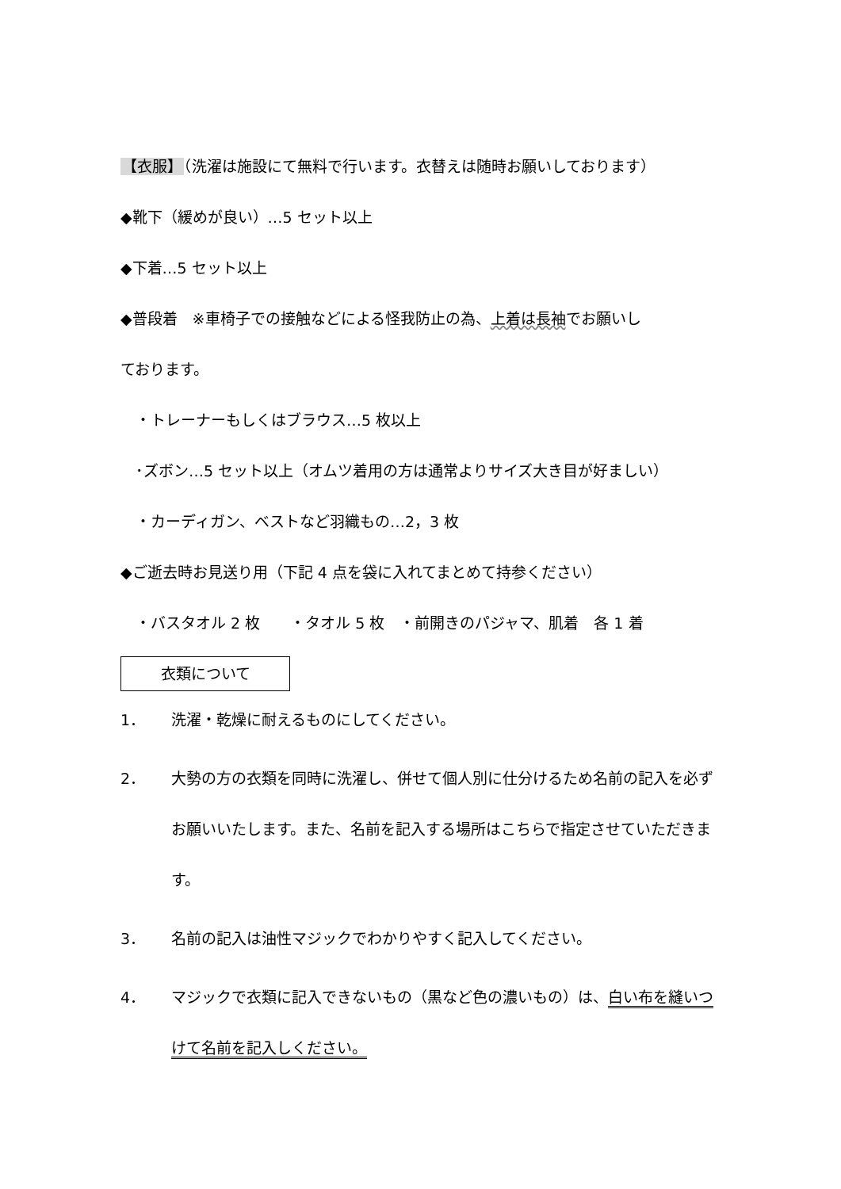【衣服】（洗濯は施設にて無料で行います。衣替えは随時お願いしております）
◆靴下（緩めが良い）…5 セット以上
◆下着…5 セット以上
◆普段着　※車椅子での接触などによる怪我防止の為、上着は長袖でお願いし
ております。
　・トレーナーもしくはブラウス…5 枚以上
　･ズボン…5 セット以上（オムツ着用の方は通常よりサイズ大き目が好ましい）
　・カーディガン、ベストなど羽織もの…2，3 枚
◆ご逝去時お見送り用（下記 4 点を袋に入れてまとめて持参ください）
　・バスタオル 2 枚　　・タオル 5 枚　・前開きのパジャマ、肌着　各 1 着
衣類について
1． 洗濯・乾燥に耐えるものにしてください。
2． 大勢の方の衣類を同時に洗濯し、併せて個人別に仕分けるため名前の記入を必ずお願いいたします。また、名前を記入する場所はこちらで指定させていただきます。
3． 名前の記入は油性マジックでわかりやすく記入してください。
4． マジックで衣類に記入できないもの（黒など色の濃いもの）は、白い布を縫いつけて名前を記入しください。